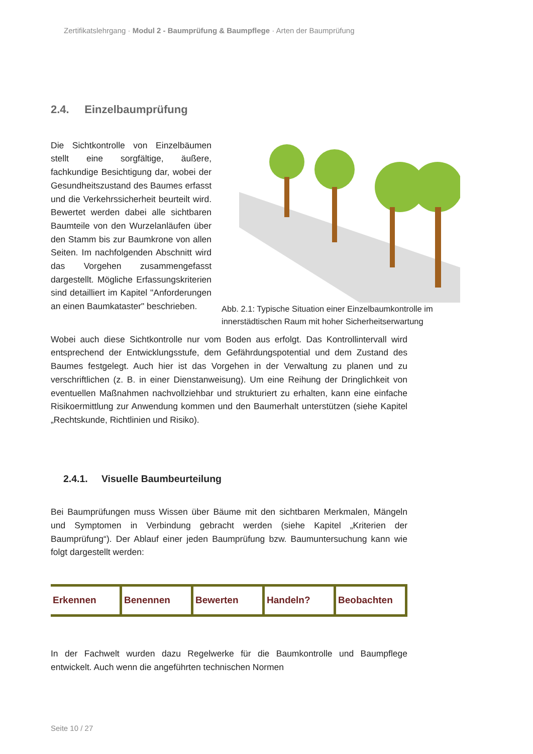Zertifikatslehrgang · Modul 2 - Baumprüfung & Baumpflege · Arten der Baumprüfung
2.4. Einzelbaumprüfung
Abb. 2.1: Typische Situation einer Einzelbaumkontrolle im innerstädtischen Raum mit hoher Sicherheitserwartung
Die Sichtkontrolle von Einzelbäumen stellt eine sorgfältige, äußere, fachkundige Besichtigung dar, wobei der Gesundheitszustand des Baumes erfasst und die Verkehrssicherheit beurteilt wird. Bewertet werden dabei alle sichtbaren Baumteile von den Wurzelanläufen über den Stamm bis zur Baumkrone von allen Seiten. Im nachfolgenden Abschnitt wird das Vorgehen zusammengefasst dargestellt. Mögliche Erfassungskriterien sind detailliert im Kapitel "Anforderungen an einen Baumkataster" beschrieben.
Wobei auch diese Sichtkontrolle nur vom Boden aus erfolgt. Das Kontrollintervall wird entsprechend der Entwicklungsstufe, dem Gefährdungspotential und dem Zustand des Baumes festgelegt. Auch hier ist das Vorgehen in der Verwaltung zu planen und zu verschriftlichen (z. B. in einer Dienstanweisung). Um eine Reihung der Dringlichkeit von eventuellen Maßnahmen nachvollziehbar und strukturiert zu erhalten, kann eine einfache Risikoermittlung zur Anwendung kommen und den Baumerhalt unterstützen (siehe Kapitel „Rechtskunde, Richtlinien und Risiko).
2.4.1. Visuelle Baumbeurteilung
Bei Baumprüfungen muss Wissen über Bäume mit den sichtbaren Merkmalen, Mängeln und Symptomen in Verbindung gebracht werden (siehe Kapitel „Kriterien der Baumprüfung“). Der Ablauf einer jeden Baumprüfung bzw. Baumuntersuchung kann wie folgt dargestellt werden:
Erkennen Benennen Bewerten Handeln? Beobachten
In der Fachwelt wurden dazu Regelwerke für die Baumkontrolle und Baumpflege entwickelt. Auch wenn die angeführten technischen Normen
Seite 10 / 27